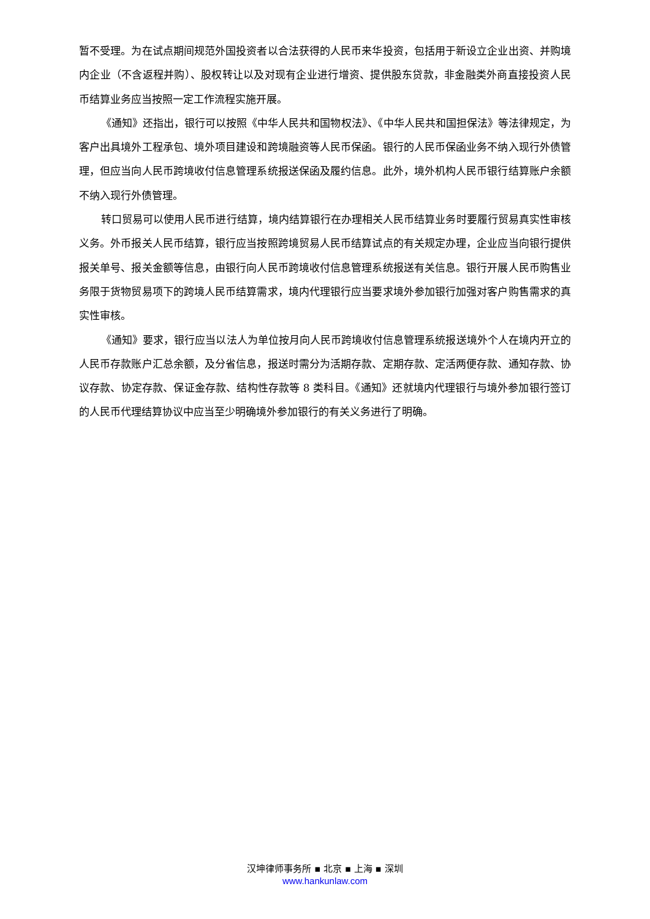暂不受理。为在试点期间规范外国投资者以合法获得的人民币来华投资，包括用于新设立企业出资、并购境内企业（不含返程并购）、股权转让以及对现有企业进行增资、提供股东贷款，非金融类外商直接投资人民币结算业务应当按照一定工作流程实施开展。
《通知》还指出，银行可以按照《中华人民共和国物权法》、《中华人民共和国担保法》等法律规定，为客户出具境外工程承包、境外项目建设和跨境融资等人民币保函。银行的人民币保函业务不纳入现行外债管理，但应当向人民币跨境收付信息管理系统报送保函及履约信息。此外，境外机构人民币银行结算账户余额不纳入现行外债管理。
转口贸易可以使用人民币进行结算，境内结算银行在办理相关人民币结算业务时要履行贸易真实性审核义务。外币报关人民币结算，银行应当按照跨境贸易人民币结算试点的有关规定办理，企业应当向银行提供报关单号、报关金额等信息，由银行向人民币跨境收付信息管理系统报送有关信息。银行开展人民币购售业务限于货物贸易项下的跨境人民币结算需求，境内代理银行应当要求境外参加银行加强对客户购售需求的真实性审核。
《通知》要求，银行应当以法人为单位按月向人民币跨境收付信息管理系统报送境外个人在境内开立的人民币存款账户汇总余额，及分省信息，报送时需分为活期存款、定期存款、定活两便存款、通知存款、协议存款、协定存款、保证金存款、结构性存款等 8 类科目。《通知》还就境内代理银行与境外参加银行签订的人民币代理结算协议中应当至少明确境外参加银行的有关义务进行了明确。
汉坤律师事务所 ▪ 北京 ▪ 上海 ▪ 深圳
www.hankunlaw.com